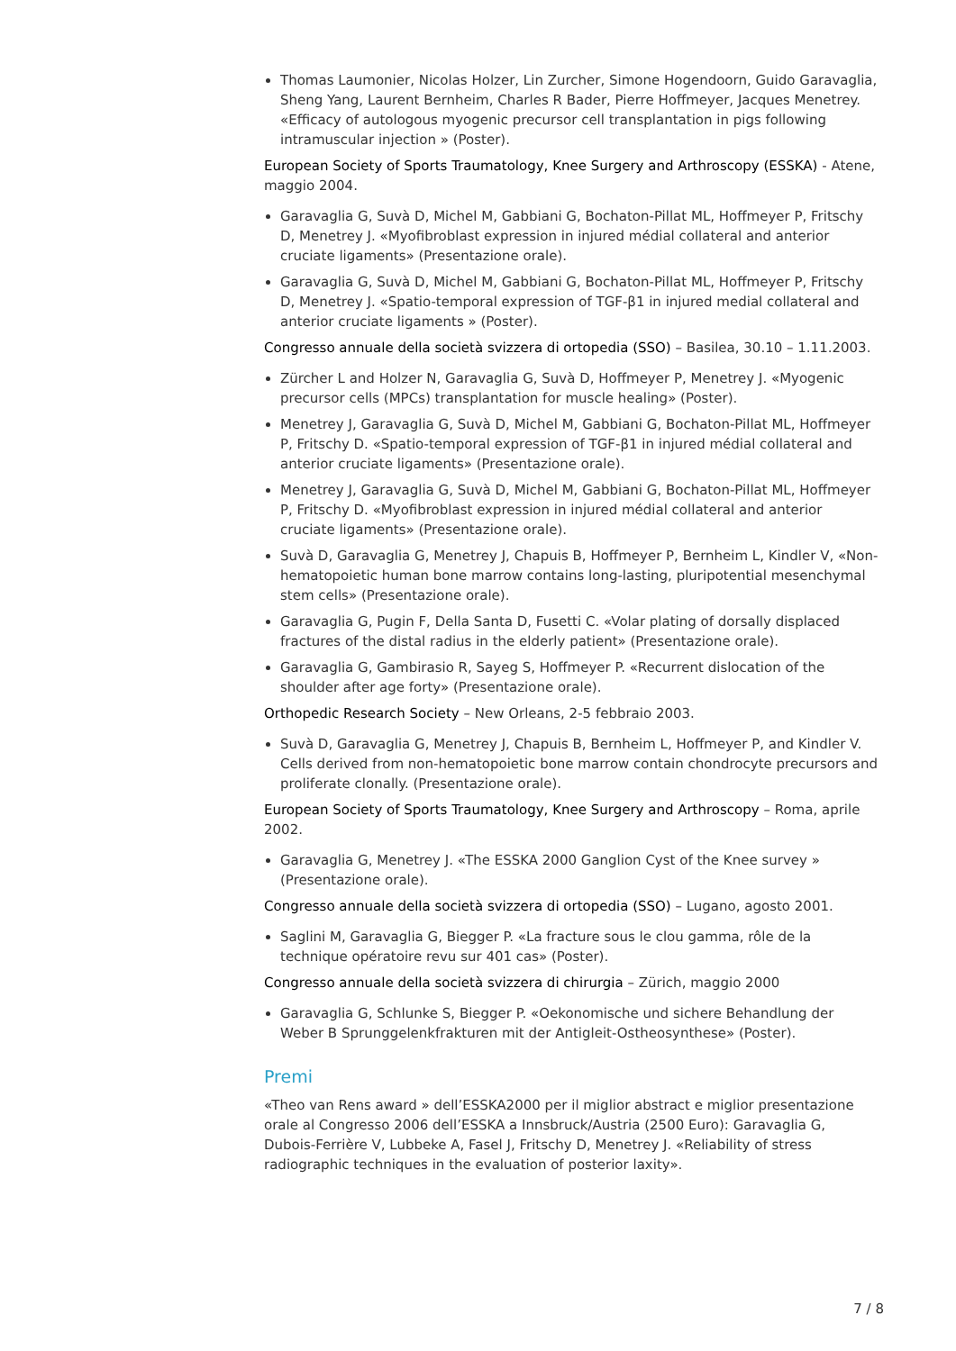Thomas Laumonier, Nicolas Holzer, Lin Zurcher, Simone Hogendoorn, Guido Garavaglia, Sheng Yang, Laurent Bernheim, Charles R Bader, Pierre Hoffmeyer, Jacques Menetrey. «Efficacy of autologous myogenic precursor cell transplantation in pigs following intramuscular injection » (Poster).
European Society of Sports Traumatology, Knee Surgery and Arthroscopy (ESSKA) - Atene, maggio 2004.
Garavaglia G, Suvà D, Michel M, Gabbiani G, Bochaton-Pillat ML, Hoffmeyer P, Fritschy D, Menetrey J. «Myofibroblast expression in injured médial collateral and anterior cruciate ligaments» (Presentazione orale).
Garavaglia G, Suvà D, Michel M, Gabbiani G, Bochaton-Pillat ML, Hoffmeyer P, Fritschy D, Menetrey J. «Spatio-temporal expression of TGF-β1 in injured medial collateral and anterior cruciate ligaments » (Poster).
Congresso annuale della società svizzera di ortopedia (SSO) – Basilea, 30.10 – 1.11.2003.
Zürcher L and Holzer N, Garavaglia G, Suvà D, Hoffmeyer P, Menetrey J. «Myogenic precursor cells (MPCs) transplantation for muscle healing» (Poster).
Menetrey J, Garavaglia G, Suvà D, Michel M, Gabbiani G, Bochaton-Pillat ML, Hoffmeyer P, Fritschy D. «Spatio-temporal expression of TGF-β1 in injured médial collateral and anterior cruciate ligaments» (Presentazione orale).
Menetrey J, Garavaglia G, Suvà D, Michel M, Gabbiani G, Bochaton-Pillat ML, Hoffmeyer P, Fritschy D. «Myofibroblast expression in injured médial collateral and anterior cruciate ligaments» (Presentazione orale).
Suvà D, Garavaglia G, Menetrey J, Chapuis B, Hoffmeyer P, Bernheim L, Kindler V, «Non-hematopoietic human bone marrow contains long-lasting, pluripotential mesenchymal stem cells» (Presentazione orale).
Garavaglia G, Pugin F, Della Santa D, Fusetti C. «Volar plating of dorsally displaced fractures of the distal radius in the elderly patient» (Presentazione orale).
Garavaglia G, Gambirasio R, Sayeg S, Hoffmeyer P. «Recurrent dislocation of the shoulder after age forty» (Presentazione orale).
Orthopedic Research Society – New Orleans, 2-5 febbraio 2003.
Suvà D, Garavaglia G, Menetrey J, Chapuis B, Bernheim L, Hoffmeyer P, and Kindler V. Cells derived from non-hematopoietic bone marrow contain chondrocyte precursors and proliferate clonally. (Presentazione orale).
European Society of Sports Traumatology, Knee Surgery and Arthroscopy – Roma, aprile 2002.
Garavaglia G, Menetrey J. «The ESSKA 2000 Ganglion Cyst of the Knee survey » (Presentazione orale).
Congresso annuale della società svizzera di ortopedia (SSO) – Lugano, agosto 2001.
Saglini M, Garavaglia G, Biegger P. «La fracture sous le clou gamma, rôle de la technique opératoire revu sur 401 cas» (Poster).
Congresso annuale della società svizzera di chirurgia – Zürich, maggio 2000
Garavaglia G, Schlunke S, Biegger P. «Oekonomische und sichere Behandlung der Weber B Sprunggelenkfrakturen mit der Antigleit-Ostheosynthese» (Poster).
Premi
«Theo van Rens award » dell’ESSKA2000 per il miglior abstract e miglior presentazione orale al Congresso 2006 dell’ESSKA a Innsbruck/Austria (2500 Euro): Garavaglia G, Dubois-Ferrière V, Lubbeke A, Fasel J, Fritschy D, Menetrey J. «Reliability of stress radiographic techniques in the evaluation of posterior laxity».
7 / 8